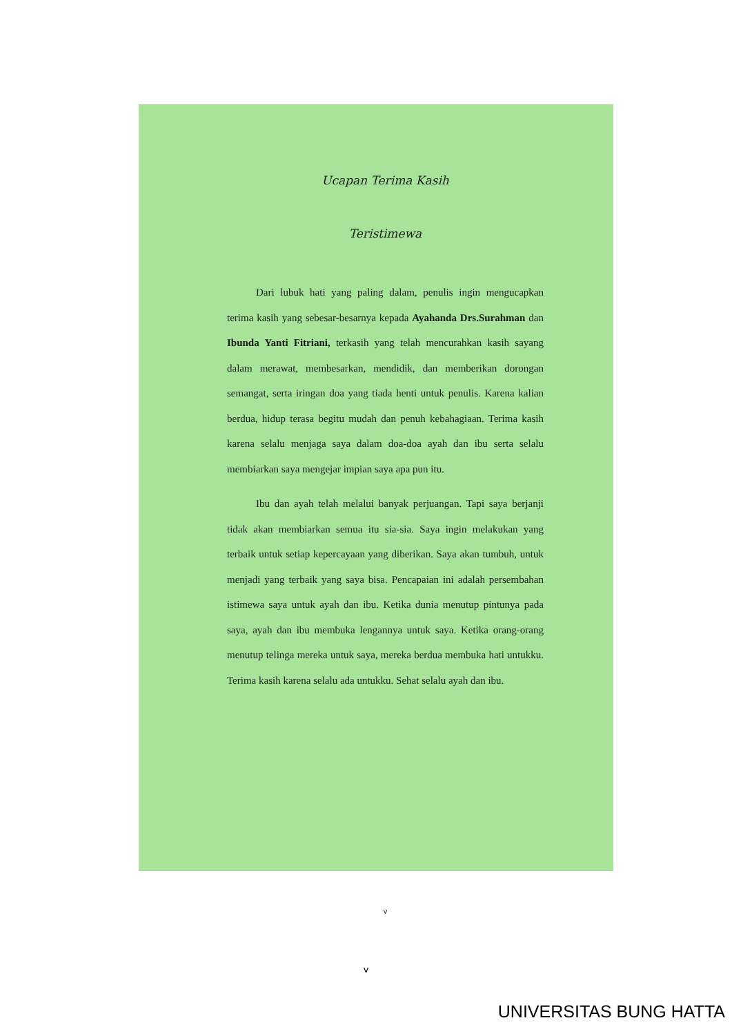Ucapan Terima Kasih
Teristimewa
Dari lubuk hati yang paling dalam, penulis ingin mengucapkan terima kasih yang sebesar-besarnya kepada Ayahanda Drs.Surahman dan Ibunda Yanti Fitriani, terkasih yang telah mencurahkan kasih sayang dalam merawat, membesarkan, mendidik, dan memberikan dorongan semangat, serta iringan doa yang tiada henti untuk penulis. Karena kalian berdua, hidup terasa begitu mudah dan penuh kebahagiaan. Terima kasih karena selalu menjaga saya dalam doa-doa ayah dan ibu serta selalu membiarkan saya mengejar impian saya apa pun itu.
Ibu dan ayah telah melalui banyak perjuangan. Tapi saya berjanji tidak akan membiarkan semua itu sia-sia. Saya ingin melakukan yang terbaik untuk setiap kepercayaan yang diberikan. Saya akan tumbuh, untuk menjadi yang terbaik yang saya bisa. Pencapaian ini adalah persembahan istimewa saya untuk ayah dan ibu. Ketika dunia menutup pintunya pada saya, ayah dan ibu membuka lengannya untuk saya. Ketika orang-orang menutup telinga mereka untuk saya, mereka berdua membuka hati untukku. Terima kasih karena selalu ada untukku. Sehat selalu ayah dan ibu.
v
v
UNIVERSITAS BUNG HATTA